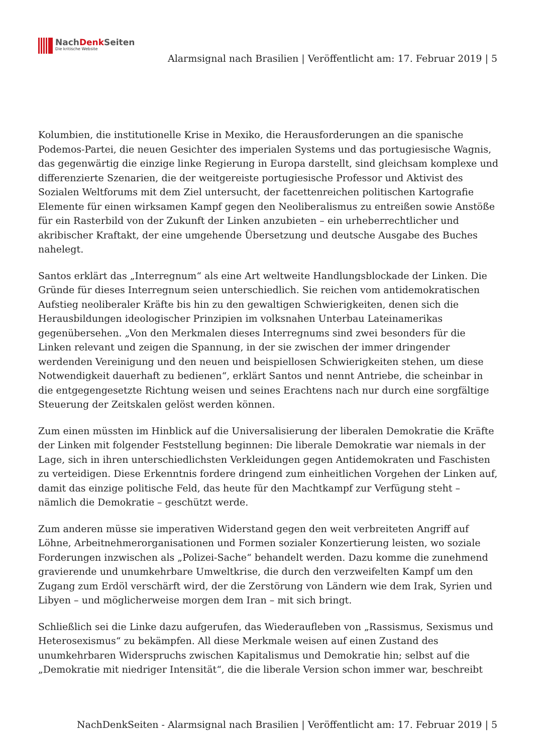NachDenk Seiten
Die kritische Website
Alarmsignal nach Brasilien | Veröffentlicht am: 17. Februar 2019 | 5
Kolumbien, die institutionelle Krise in Mexiko, die Herausforderungen an die spanische Podemos-Partei, die neuen Gesichter des imperialen Systems und das portugiesische Wagnis, das gegenwärtig die einzige linke Regierung in Europa darstellt, sind gleichsam komplexe und differenzierte Szenarien, die der weitgereiste portugiesische Professor und Aktivist des Sozialen Weltforums mit dem Ziel untersucht, der facettenreichen politischen Kartografie Elemente für einen wirksamen Kampf gegen den Neoliberalismus zu entreißen sowie Anstöße für ein Rasterbild von der Zukunft der Linken anzubieten – ein urheberrechtlicher und akribischer Kraftakt, der eine umgehende Übersetzung und deutsche Ausgabe des Buches nahelegt.
Santos erklärt das „Interregnum“ als eine Art weltweite Handlungsblockade der Linken. Die Gründe für dieses Interregnum seien unterschiedlich. Sie reichen vom antidemokratischen Aufstieg neoliberaler Kräfte bis hin zu den gewaltigen Schwierigkeiten, denen sich die Herausbildungen ideologischer Prinzipien im volksnahen Unterbau Lateinamerikas gegenübersehen. „Von den Merkmalen dieses Interregnums sind zwei besonders für die Linken relevant und zeigen die Spannung, in der sie zwischen der immer dringender werdenden Vereinigung und den neuen und beispiellosen Schwierigkeiten stehen, um diese Notwendigkeit dauerhaft zu bedienen“, erklärt Santos und nennt Antriebe, die scheinbar in die entgegengesetzte Richtung weisen und seines Erachtens nach nur durch eine sorgfältige Steuerung der Zeitskalen gelöst werden können.
Zum einen müssten im Hinblick auf die Universalisierung der liberalen Demokratie die Kräfte der Linken mit folgender Feststellung beginnen: Die liberale Demokratie war niemals in der Lage, sich in ihren unterschiedlichsten Verkleidungen gegen Antidemokraten und Faschisten zu verteidigen. Diese Erkenntnis fordere dringend zum einheitlichen Vorgehen der Linken auf, damit das einzige politische Feld, das heute für den Machtkampf zur Verfügung steht – nämlich die Demokratie – geschützt werde.
Zum anderen müsse sie imperativen Widerstand gegen den weit verbreiteten Angriff auf Löhne, Arbeitnehmerorganisationen und Formen sozialer Konzertierung leisten, wo soziale Forderungen inzwischen als „Polizei-Sache“ behandelt werden. Dazu komme die zunehmend gravierende und unumkehrbare Umweltkrise, die durch den verzweifelten Kampf um den Zugang zum Erdöl verschärft wird, der die Zerstörung von Ländern wie dem Irak, Syrien und Libyen – und möglicherweise morgen dem Iran – mit sich bringt.
Schließlich sei die Linke dazu aufgerufen, das Wiederaufleben von „Rassismus, Sexismus und Heterosexismus“ zu bekämpfen. All diese Merkmale weisen auf einen Zustand des unumkehrbaren Widerspruchs zwischen Kapitalismus und Demokratie hin; selbst auf die „Demokratie mit niedriger Intensität“, die die liberale Version schon immer war, beschreibt
NachDenkSeiten - Alarmsignal nach Brasilien | Veröffentlicht am: 17. Februar 2019 | 5